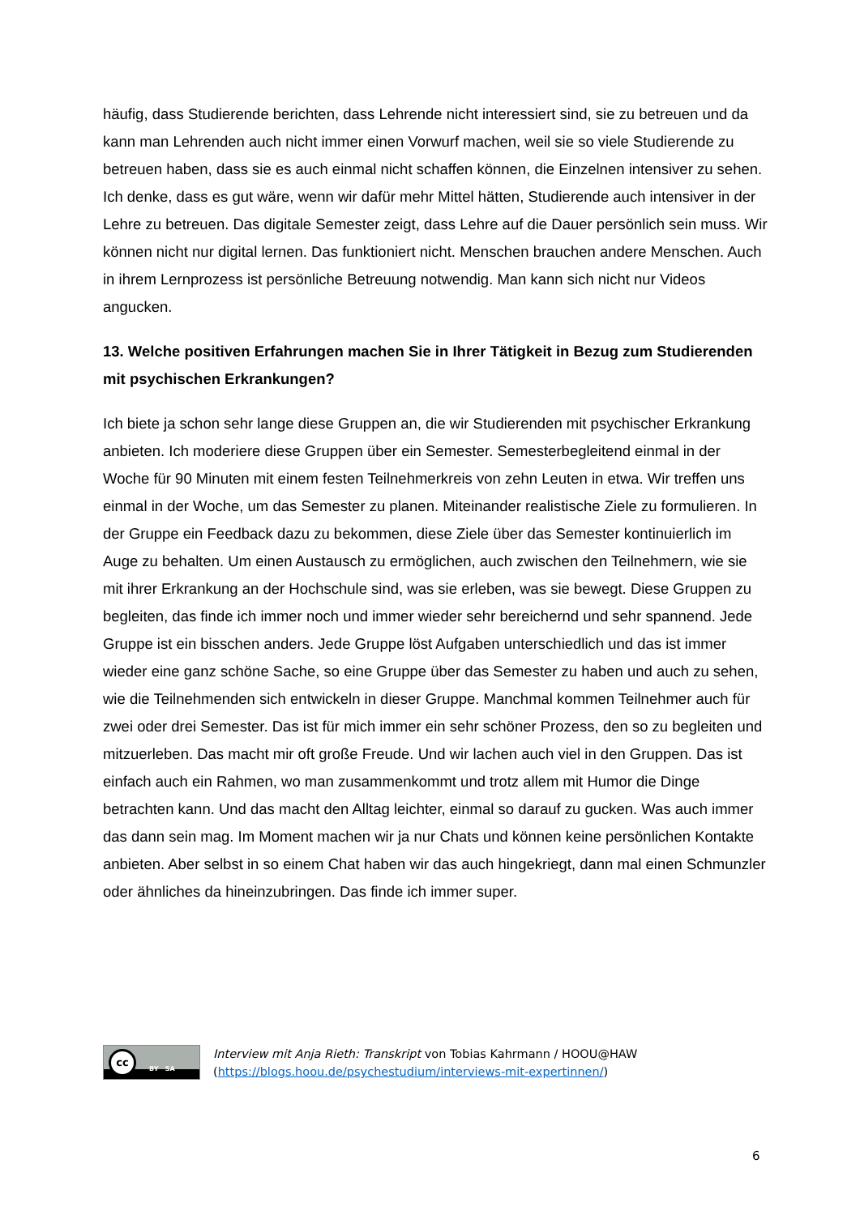häufig, dass Studierende berichten, dass Lehrende nicht interessiert sind, sie zu betreuen und da kann man Lehrenden auch nicht immer einen Vorwurf machen, weil sie so viele Studierende zu betreuen haben, dass sie es auch einmal nicht schaffen können, die Einzelnen intensiver zu sehen. Ich denke, dass es gut wäre, wenn wir dafür mehr Mittel hätten, Studierende auch intensiver in der Lehre zu betreuen. Das digitale Semester zeigt, dass Lehre auf die Dauer persönlich sein muss. Wir können nicht nur digital lernen. Das funktioniert nicht. Menschen brauchen andere Menschen. Auch in ihrem Lernprozess ist persönliche Betreuung notwendig. Man kann sich nicht nur Videos angucken.
13. Welche positiven Erfahrungen machen Sie in Ihrer Tätigkeit in Bezug zum Studierenden mit psychischen Erkrankungen?
Ich biete ja schon sehr lange diese Gruppen an, die wir Studierenden mit psychischer Erkrankung anbieten. Ich moderiere diese Gruppen über ein Semester. Semesterbegleitend einmal in der Woche für 90 Minuten mit einem festen Teilnehmerkreis von zehn Leuten in etwa. Wir treffen uns einmal in der Woche, um das Semester zu planen. Miteinander realistische Ziele zu formulieren. In der Gruppe ein Feedback dazu zu bekommen, diese Ziele über das Semester kontinuierlich im Auge zu behalten. Um einen Austausch zu ermöglichen, auch zwischen den Teilnehmern, wie sie mit ihrer Erkrankung an der Hochschule sind, was sie erleben, was sie bewegt. Diese Gruppen zu begleiten, das finde ich immer noch und immer wieder sehr bereichernd und sehr spannend. Jede Gruppe ist ein bisschen anders. Jede Gruppe löst Aufgaben unterschiedlich und das ist immer wieder eine ganz schöne Sache, so eine Gruppe über das Semester zu haben und auch zu sehen, wie die Teilnehmenden sich entwickeln in dieser Gruppe. Manchmal kommen Teilnehmer auch für zwei oder drei Semester. Das ist für mich immer ein sehr schöner Prozess, den so zu begleiten und mitzuerleben. Das macht mir oft große Freude. Und wir lachen auch viel in den Gruppen. Das ist einfach auch ein Rahmen, wo man zusammenkommt und trotz allem mit Humor die Dinge betrachten kann. Und das macht den Alltag leichter, einmal so darauf zu gucken. Was auch immer das dann sein mag. Im Moment machen wir ja nur Chats und können keine persönlichen Kontakte anbieten. Aber selbst in so einem Chat haben wir das auch hingekriegt, dann mal einen Schmunzler oder ähnliches da hineinzubringen. Das finde ich immer super.
cc
BY SA
Interview mit Anja Rieth: Transkript von Tobias Kahrmann / HOOU@HAW
(https://blogs.hoou.de/psychestudium/interviews-mit-expertinnen/)
6